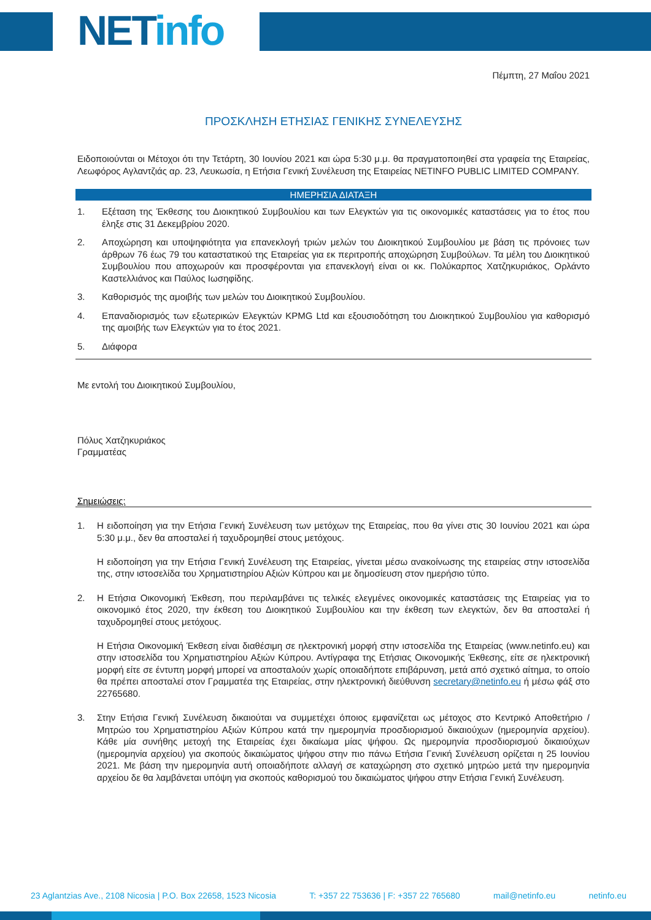NETinfo
Πέμπτη, 27 Μαΐου 2021
ΠΡΟΣΚΛΗΣΗ ΕΤΗΣΙΑΣ ΓΕΝΙΚΗΣ ΣΥΝΕΛΕΥΣΗΣ
Ειδοποιούνται οι Μέτοχοι ότι την Τετάρτη, 30 Ιουνίου 2021 και ώρα 5:30 μ.μ. θα πραγματοποιηθεί στα γραφεία της Εταιρείας, Λεωφόρος Αγλαντζιάς αρ. 23, Λευκωσία, η Ετήσια Γενική Συνέλευση της Εταιρείας NETINFO PUBLIC LIMITED COMPANY.
ΗΜΕΡΗΣΙΑ ΔΙΑΤΑΞΗ
1. Εξέταση της Έκθεσης του Διοικητικού Συμβουλίου και των Ελεγκτών για τις οικονομικές καταστάσεις για το έτος που έληξε στις 31 Δεκεμβρίου 2020.
2. Αποχώρηση και υποψηφιότητα για επανεκλογή τριών μελών του Διοικητικού Συμβουλίου με βάση τις πρόνοιες των άρθρων 76 έως 79 του καταστατικού της Εταιρείας για εκ περιτροπής αποχώρηση Συμβούλων. Τα μέλη του Διοικητικού Συμβουλίου που αποχωρούν και προσφέρονται για επανεκλογή είναι οι κκ. Πολύκαρπος Χατζηκυριάκος, Ορλάντο Καστελλιάνος και Παύλος Ιωσηφίδης.
3. Καθορισμός της αμοιβής των μελών του Διοικητικού Συμβουλίου.
4. Επαναδιορισμός των εξωτερικών Ελεγκτών KPMG Ltd και εξουσιοδότηση του Διοικητικού Συμβουλίου για καθορισμό της αμοιβής των Ελεγκτών για το έτος 2021.
5. Διάφορα
Με εντολή του Διοικητικού Συμβουλίου,
Πόλυς Χατζηκυριάκος
Γραμματέας
Σημειώσεις:
1. Η ειδοποίηση για την Ετήσια Γενική Συνέλευση των μετόχων της Εταιρείας, που θα γίνει στις 30 Ιουνίου 2021 και ώρα 5:30 μ.μ., δεν θα αποσταλεί ή ταχυδρομηθεί στους μετόχους.
Η ειδοποίηση για την Ετήσια Γενική Συνέλευση της Εταιρείας, γίνεται μέσω ανακοίνωσης της εταιρείας στην ιστοσελίδα της, στην ιστοσελίδα του Χρηματιστηρίου Αξιών Κύπρου και με δημοσίευση στον ημερήσιο τύπο.
2. Η Ετήσια Οικονομική Έκθεση, που περιλαμβάνει τις τελικές ελεγμένες οικονομικές καταστάσεις της Εταιρείας για το οικονομικό έτος 2020, την έκθεση του Διοικητικού Συμβουλίου και την έκθεση των ελεγκτών, δεν θα αποσταλεί ή ταχυδρομηθεί στους μετόχους.
Η Ετήσια Οικονομική Έκθεση είναι διαθέσιμη σε ηλεκτρονική μορφή στην ιστοσελίδα της Εταιρείας (www.netinfo.eu) και στην ιστοσελίδα του Χρηματιστηρίου Αξιών Κύπρου. Αντίγραφα της Ετήσιας Οικονομικής Έκθεσης, είτε σε ηλεκτρονική μορφή είτε σε έντυπη μορφή μπορεί να αποσταλούν χωρίς οποιαδήποτε επιβάρυνση, μετά από σχετικό αίτημα, το οποίο θα πρέπει αποσταλεί στον Γραμματέα της Εταιρείας, στην ηλεκτρονική διεύθυνση secretary@netinfo.eu ή μέσω φάξ στο 22765680.
3. Στην Ετήσια Γενική Συνέλευση δικαιούται να συμμετέχει όποιος εμφανίζεται ως μέτοχος στο Κεντρικό Αποθετήριο / Μητρώο του Χρηματιστηρίου Αξιών Κύπρου κατά την ημερομηνία προσδιορισμού δικαιούχων (ημερομηνία αρχείου). Κάθε μία συνήθης μετοχή της Εταιρείας έχει δικαίωμα μίας ψήφου. Ως ημερομηνία προσδιορισμού δικαιούχων (ημερομηνία αρχείου) για σκοπούς δικαιώματος ψήφου στην πιο πάνω Ετήσια Γενική Συνέλευση ορίζεται η 25 Ιουνίου 2021. Με βάση την ημερομηνία αυτή οποιαδήποτε αλλαγή σε καταχώρηση στο σχετικό μητρώο μετά την ημερομηνία αρχείου δε θα λαμβάνεται υπόψη για σκοπούς καθορισμού του δικαιώματος ψήφου στην Ετήσια Γενική Συνέλευση.
23 Aglantzias Ave., 2108 Nicosia | P.O. Box 22658, 1523 Nicosia T: +357 22 753636 | F: +357 22 765680 mail@netinfo.eu netinfo.eu